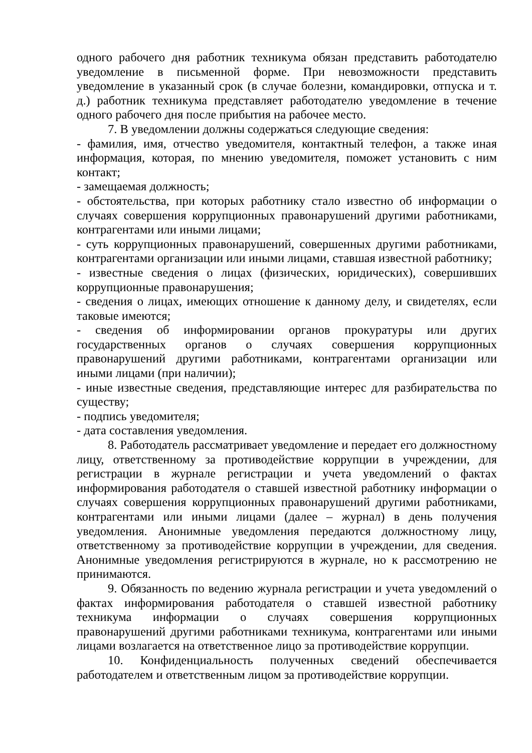одного рабочего дня работник техникума обязан представить работодателю уведомление в письменной форме. При невозможности представить уведомление в указанный срок (в случае болезни, командировки, отпуска и т. д.) работник техникума представляет работодателю уведомление в течение одного рабочего дня после прибытия на рабочее место.
7. В уведомлении должны содержаться следующие сведения:
- фамилия, имя, отчество уведомителя, контактный телефон, а также иная информация, которая, по мнению уведомителя, поможет установить с ним контакт;
- замещаемая должность;
- обстоятельства, при которых работнику стало известно об информации о случаях совершения коррупционных правонарушений другими работниками, контрагентами или иными лицами;
- суть коррупционных правонарушений, совершенных другими работниками, контрагентами организации или иными лицами, ставшая известной работнику;
- известные сведения о лицах (физических, юридических), совершивших коррупционные правонарушения;
- сведения о лицах, имеющих отношение к данному делу, и свидетелях, если таковые имеются;
- сведения об информировании органов прокуратуры или других государственных органов о случаях совершения коррупционных правонарушений другими работниками, контрагентами организации или иными лицами (при наличии);
- иные известные сведения, представляющие интерес для разбирательства по существу;
- подпись уведомителя;
- дата составления уведомления.
8. Работодатель рассматривает уведомление и передает его должностному лицу, ответственному за противодействие коррупции в учреждении, для регистрации в журнале регистрации и учета уведомлений о фактах информирования работодателя о ставшей известной работнику информации о случаях совершения коррупционных правонарушений другими работниками, контрагентами или иными лицами (далее – журнал) в день получения уведомления. Анонимные уведомления передаются должностному лицу, ответственному за противодействие коррупции в учреждении, для сведения. Анонимные уведомления регистрируются в журнале, но к рассмотрению не принимаются.
9. Обязанность по ведению журнала регистрации и учета уведомлений о фактах информирования работодателя о ставшей известной работнику техникума информации о случаях совершения коррупционных правонарушений другими работниками техникума, контрагентами или иными лицами возлагается на ответственное лицо за противодействие коррупции.
10. Конфиденциальность полученных сведений обеспечивается работодателем и ответственным лицом за противодействие коррупции.